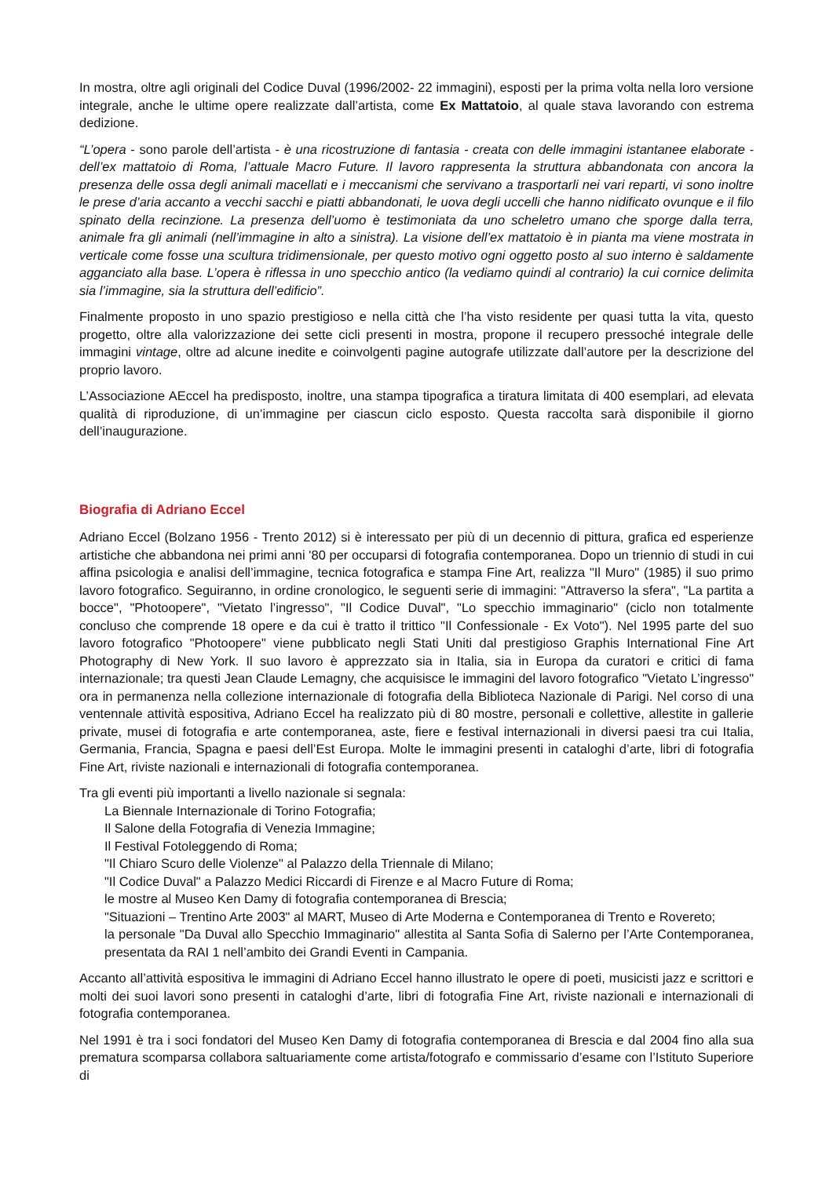In mostra, oltre agli originali del Codice Duval (1996/2002- 22 immagini), esposti per la prima volta nella loro versione integrale, anche le ultime opere realizzate dall’artista, come Ex Mattatoio, al quale stava lavorando con estrema dedizione.
“L’opera - sono parole dell’artista - è una ricostruzione di fantasia - creata con delle immagini istantanee elaborate - dell’ex mattatoio di Roma, l’attuale Macro Future. Il lavoro rappresenta la struttura abbandonata con ancora la presenza delle ossa degli animali macellati e i meccanismi che servivano a trasportarli nei vari reparti, vi sono inoltre le prese d’aria accanto a vecchi sacchi e piatti abbandonati, le uova degli uccelli che hanno nidificato ovunque e il filo spinato della recinzione. La presenza dell’uomo è testimoniata da uno scheletro umano che sporge dalla terra, animale fra gli animali (nell’immagine in alto a sinistra). La visione dell’ex mattatoio è in pianta ma viene mostrata in verticale come fosse una scultura tridimensionale, per questo motivo ogni oggetto posto al suo interno è saldamente agganciato alla base. L’opera è riflessa in uno specchio antico (la vediamo quindi al contrario) la cui cornice delimita sia l’immagine, sia la struttura dell’edificio”.
Finalmente proposto in uno spazio prestigioso e nella città che l’ha visto residente per quasi tutta la vita, questo progetto, oltre alla valorizzazione dei sette cicli presenti in mostra, propone il recupero pressoché integrale delle immagini vintage, oltre ad alcune inedite e coinvolgenti pagine autografe utilizzate dall’autore per la descrizione del proprio lavoro.
L’Associazione AEccel ha predisposto, inoltre, una stampa tipografica a tiratura limitata di 400 esemplari, ad elevata qualità di riproduzione, di un’immagine per ciascun ciclo esposto. Questa raccolta sarà disponibile il giorno dell’inaugurazione.
Biografia di Adriano Eccel
Adriano Eccel (Bolzano 1956 - Trento 2012) si è interessato per più di un decennio di pittura, grafica ed esperienze artistiche che abbandona nei primi anni '80 per occuparsi di fotografia contemporanea. Dopo un triennio di studi in cui affina psicologia e analisi dell’immagine, tecnica fotografica e stampa Fine Art, realizza "Il Muro" (1985) il suo primo lavoro fotografico. Seguiranno, in ordine cronologico, le seguenti serie di immagini: "Attraverso la sfera", "La partita a bocce", "Photoopere", "Vietato l’ingresso", "Il Codice Duval", "Lo specchio immaginario" (ciclo non totalmente concluso che comprende 18 opere e da cui è tratto il trittico "Il Confessionale - Ex Voto"). Nel 1995 parte del suo lavoro fotografico "Photoopere" viene pubblicato negli Stati Uniti dal prestigioso Graphis International Fine Art Photography di New York. Il suo lavoro è apprezzato sia in Italia, sia in Europa da curatori e critici di fama internazionale; tra questi Jean Claude Lemagny, che acquisisce le immagini del lavoro fotografico "Vietato L’ingresso" ora in permanenza nella collezione internazionale di fotografia della Biblioteca Nazionale di Parigi. Nel corso di una ventennale attività espositiva, Adriano Eccel ha realizzato più di 80 mostre, personali e collettive, allestite in gallerie private, musei di fotografia e arte contemporanea, aste, fiere e festival internazionali in diversi paesi tra cui Italia, Germania, Francia, Spagna e paesi dell’Est Europa. Molte le immagini presenti in cataloghi d’arte, libri di fotografia Fine Art, riviste nazionali e internazionali di fotografia contemporanea.
Tra gli eventi più importanti a livello nazionale si segnala:
La Biennale Internazionale di Torino Fotografia;
Il Salone della Fotografia di Venezia Immagine;
Il Festival Fotoleggendo di Roma;
"Il Chiaro Scuro delle Violenze" al Palazzo della Triennale di Milano;
"Il Codice Duval" a Palazzo Medici Riccardi di Firenze e al Macro Future di Roma;
le mostre al Museo Ken Damy di fotografia contemporanea di Brescia;
"Situazioni – Trentino Arte 2003" al MART, Museo di Arte Moderna e Contemporanea di Trento e Rovereto;
la personale "Da Duval allo Specchio Immaginario" allestita al Santa Sofia di Salerno per l’Arte Contemporanea, presentata da RAI 1 nell’ambito dei Grandi Eventi in Campania.
Accanto all’attività espositiva le immagini di Adriano Eccel hanno illustrato le opere di poeti, musicisti jazz e scrittori e molti dei suoi lavori sono presenti in cataloghi d’arte, libri di fotografia Fine Art, riviste nazionali e internazionali di fotografia contemporanea.
Nel 1991 è tra i soci fondatori del Museo Ken Damy di fotografia contemporanea di Brescia e dal 2004 fino alla sua prematura scomparsa collabora saltuariamente come artista/fotografo e commissario d’esame con l’Istituto Superiore di